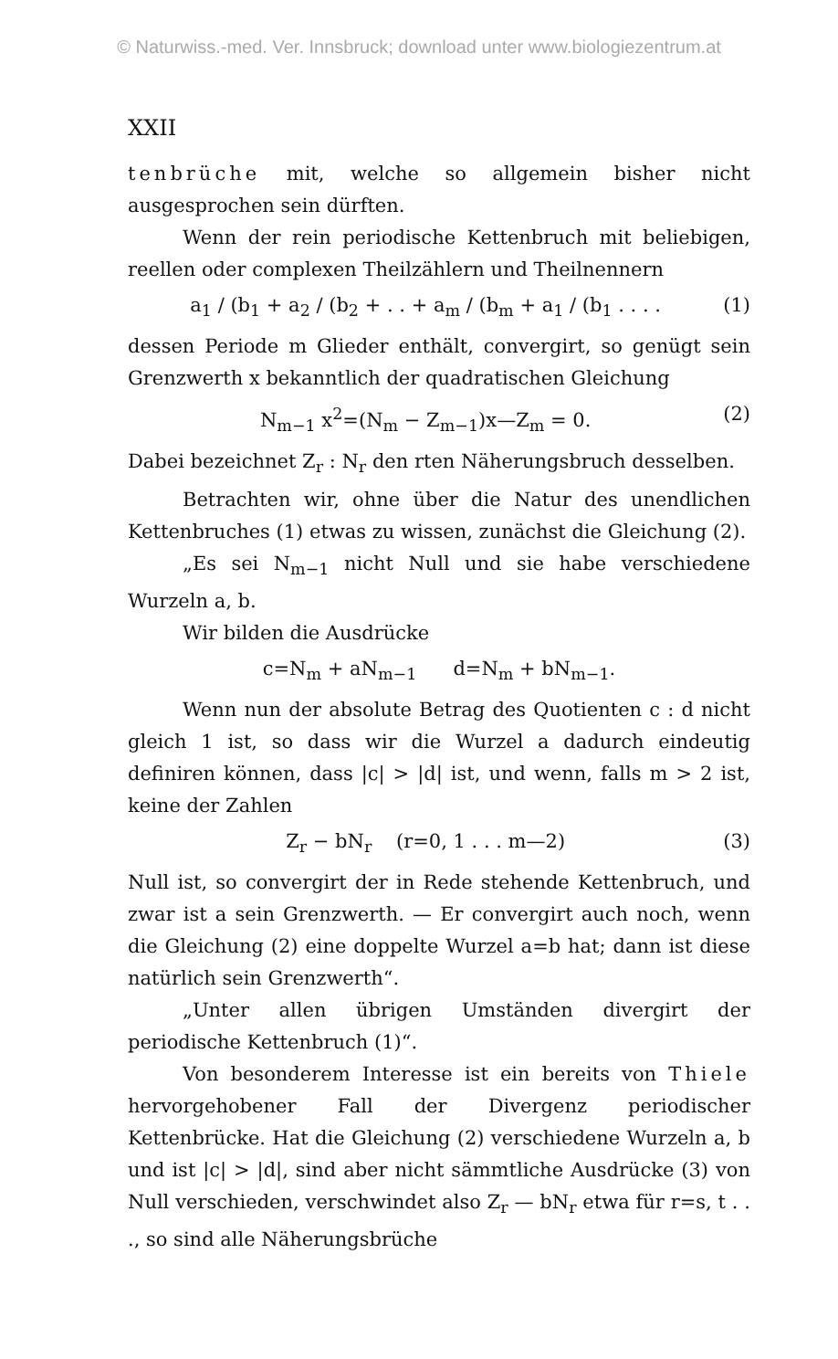© Naturwiss.-med. Ver. Innsbruck; download unter www.biologiezentrum.at
XXII
tenbrüche mit, welche so allgemein bisher nicht ausgesprochen sein dürften.
Wenn der rein periodische Kettenbruch mit beliebigen, reellen oder complexen Theilzählern und Theilnennern
(1) a<sub>1</sub> / (b<sub>1</sub> + a<sub>2</sub> / (b<sub>2</sub> + . . + a<sub>m</sub> / (b<sub>m</sub> + a<sub>1</sub> / (b<sub>1</sub> . . . .
dessen Periode m Glieder enthält, convergirt, so genügt sein Grenzwerth x bekanntlich der quadratischen Gleichung
(2) N<sub>m−1</sub> x<sup>2</sup>=(N<sub>m</sub> − Z<sub>m−1</sub>)x—Z<sub>m</sub> = 0.
Dabei bezeichnet Z<sub>r</sub> : N<sub>r</sub> den rten Näherungsbruch desselben.
Betrachten wir, ohne über die Natur des unendlichen Kettenbruches (1) etwas zu wissen, zunächst die Gleichung (2).
„Es sei N<sub>m−1</sub> nicht Null und sie habe verschiedene Wurzeln a, b.
Wir bilden die Ausdrücke
c=N<sub>m</sub> + aN<sub>m−1</sub> d=N<sub>m</sub> + bN<sub>m−1</sub>.
Wenn nun der absolute Betrag des Quotienten c : d nicht gleich 1 ist, so dass wir die Wurzel a dadurch eindeutig definiren können, dass |c| > |d| ist, und wenn, falls m > 2 ist, keine der Zahlen
(3) Z<sub>r</sub> − bN<sub>r</sub> (r=0, 1 . . . m—2)
Null ist, so convergirt der in Rede stehende Kettenbruch, und zwar ist a sein Grenzwerth. — Er convergirt auch noch, wenn die Gleichung (2) eine doppelte Wurzel a=b hat; dann ist diese natürlich sein Grenzwerth“.
„Unter allen übrigen Umständen divergirt der periodische Kettenbruch (1)“.
Von besonderem Interesse ist ein bereits von Thiele hervorgehobener Fall der Divergenz periodischer Kettenbrücke. Hat die Gleichung (2) verschiedene Wurzeln a, b und ist |c| > |d|, sind aber nicht sämmtliche Ausdrücke (3) von Null verschieden, verschwindet also Z<sub>r</sub> — bN<sub>r</sub> etwa für r=s, t . . ., so sind alle Näherungsbrüche